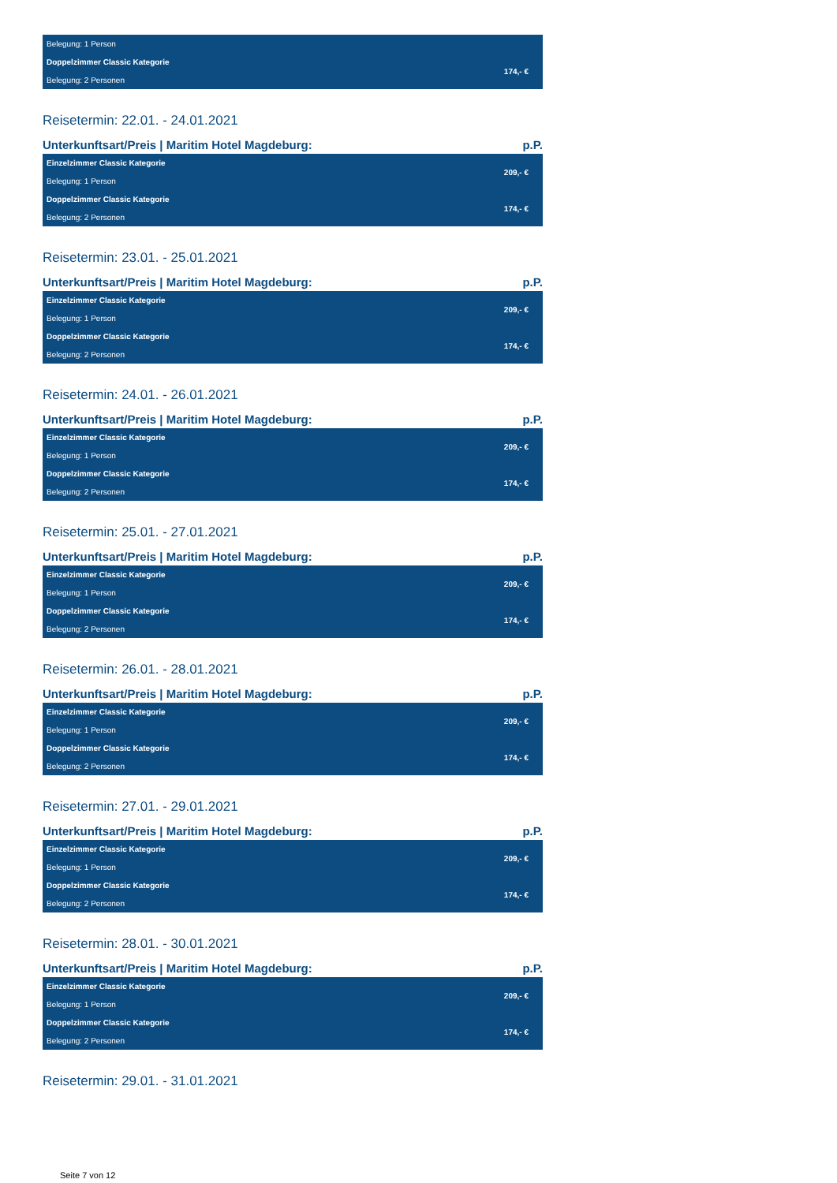| Belegung: 1 Person | |
| Doppelzimmer Classic Kategorie | 174,- € |
| Belegung: 2 Personen | |
Reisetermin: 22.01. - 24.01.2021
Unterkunftsart/Preis | Maritim Hotel Magdeburg: p.P.
| Einzelzimmer Classic Kategorie | 209,- € |
| Belegung: 1 Person | |
| Doppelzimmer Classic Kategorie | 174,- € |
| Belegung: 2 Personen | |
Reisetermin: 23.01. - 25.01.2021
Unterkunftsart/Preis | Maritim Hotel Magdeburg: p.P.
| Einzelzimmer Classic Kategorie | 209,- € |
| Belegung: 1 Person | |
| Doppelzimmer Classic Kategorie | 174,- € |
| Belegung: 2 Personen | |
Reisetermin: 24.01. - 26.01.2021
Unterkunftsart/Preis | Maritim Hotel Magdeburg: p.P.
| Einzelzimmer Classic Kategorie | 209,- € |
| Belegung: 1 Person | |
| Doppelzimmer Classic Kategorie | 174,- € |
| Belegung: 2 Personen | |
Reisetermin: 25.01. - 27.01.2021
Unterkunftsart/Preis | Maritim Hotel Magdeburg: p.P.
| Einzelzimmer Classic Kategorie | 209,- € |
| Belegung: 1 Person | |
| Doppelzimmer Classic Kategorie | 174,- € |
| Belegung: 2 Personen | |
Reisetermin: 26.01. - 28.01.2021
Unterkunftsart/Preis | Maritim Hotel Magdeburg: p.P.
| Einzelzimmer Classic Kategorie | 209,- € |
| Belegung: 1 Person | |
| Doppelzimmer Classic Kategorie | 174,- € |
| Belegung: 2 Personen | |
Reisetermin: 27.01. - 29.01.2021
Unterkunftsart/Preis | Maritim Hotel Magdeburg: p.P.
| Einzelzimmer Classic Kategorie | 209,- € |
| Belegung: 1 Person | |
| Doppelzimmer Classic Kategorie | 174,- € |
| Belegung: 2 Personen | |
Reisetermin: 28.01. - 30.01.2021
Unterkunftsart/Preis | Maritim Hotel Magdeburg: p.P.
| Einzelzimmer Classic Kategorie | 209,- € |
| Belegung: 1 Person | |
| Doppelzimmer Classic Kategorie | 174,- € |
| Belegung: 2 Personen | |
Reisetermin: 29.01. - 31.01.2021
Seite 7 von 12